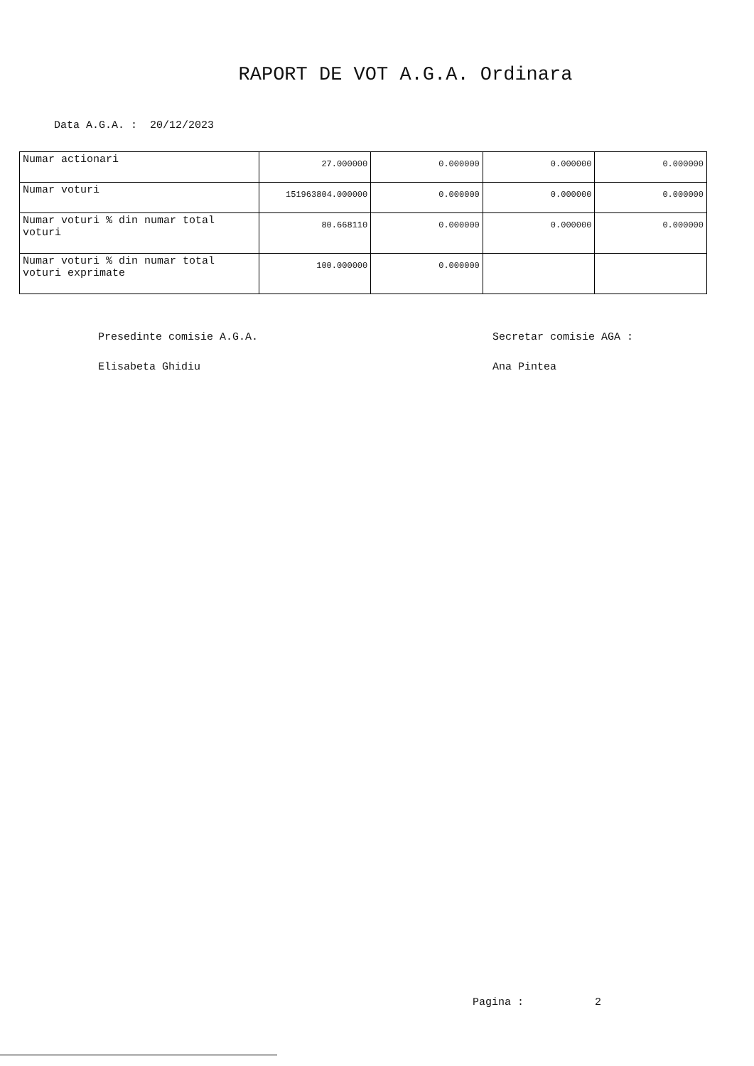RAPORT DE VOT A.G.A. Ordinara
Data A.G.A. : 20/12/2023
| Numar actionari | 27.000000 | 0.000000 | 0.000000 | 0.000000 |
| Numar voturi | 151963804.000000 | 0.000000 | 0.000000 | 0.000000 |
| Numar voturi % din numar total voturi | 80.668110 | 0.000000 | 0.000000 | 0.000000 |
| Numar voturi % din numar total voturi exprimate | 100.000000 | 0.000000 | | |
Presedinte comisie A.G.A.
Elisabeta Ghidiu
Secretar comisie AGA :
Ana Pintea
Pagina : 2